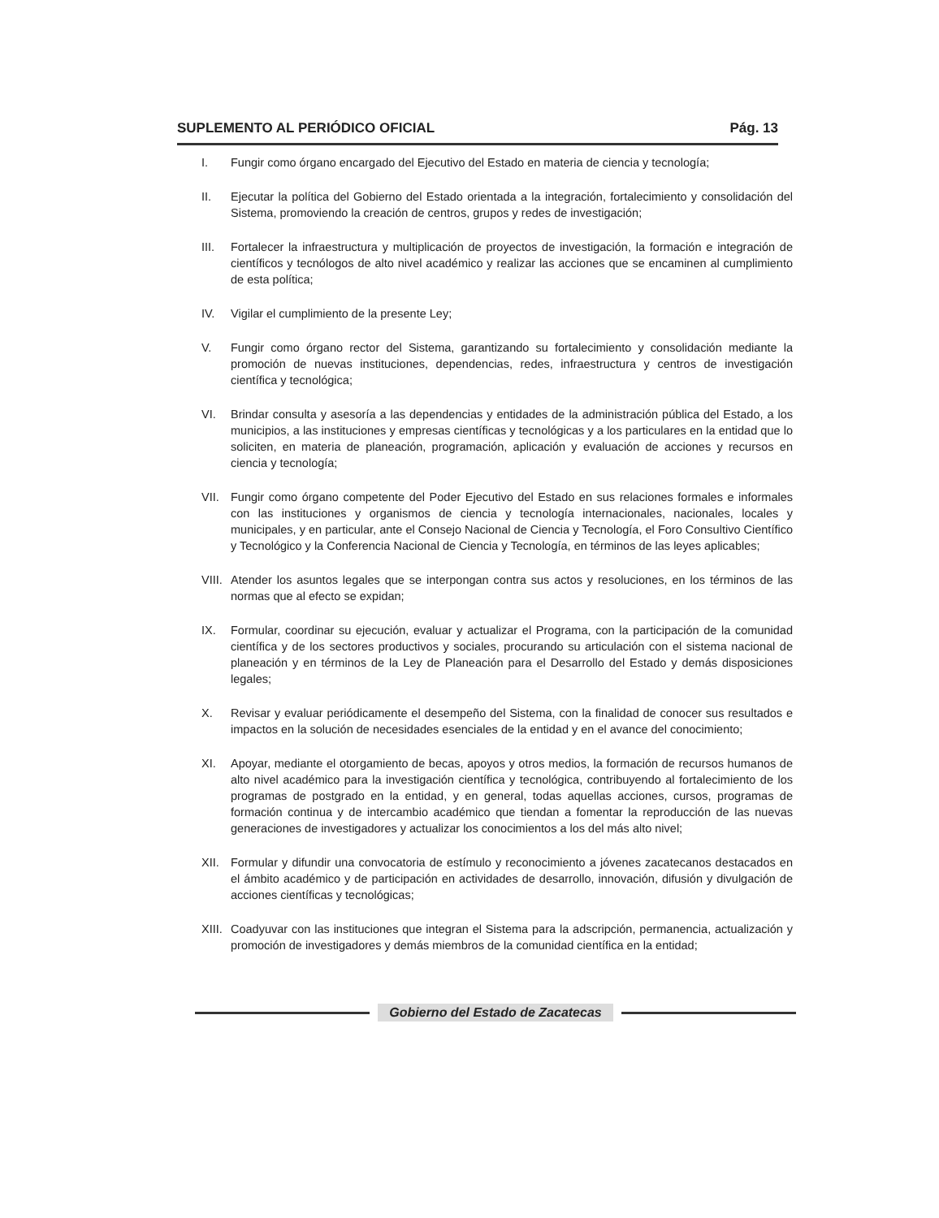SUPLEMENTO AL PERIÓDICO OFICIAL Pág. 13
I. Fungir como órgano encargado del Ejecutivo del Estado en materia de ciencia y tecnología;
II. Ejecutar la política del Gobierno del Estado orientada a la integración, fortalecimiento y consolidación del Sistema, promoviendo la creación de centros, grupos y redes de investigación;
III. Fortalecer la infraestructura y multiplicación de proyectos de investigación, la formación e integración de científicos y tecnólogos de alto nivel académico y realizar las acciones que se encaminen al cumplimiento de esta política;
IV. Vigilar el cumplimiento de la presente Ley;
V. Fungir como órgano rector del Sistema, garantizando su fortalecimiento y consolidación mediante la promoción de nuevas instituciones, dependencias, redes, infraestructura y centros de investigación científica y tecnológica;
VI. Brindar consulta y asesoría a las dependencias y entidades de la administración pública del Estado, a los municipios, a las instituciones y empresas científicas y tecnológicas y a los particulares en la entidad que lo soliciten, en materia de planeación, programación, aplicación y evaluación de acciones y recursos en ciencia y tecnología;
VII. Fungir como órgano competente del Poder Ejecutivo del Estado en sus relaciones formales e informales con las instituciones y organismos de ciencia y tecnología internacionales, nacionales, locales y municipales, y en particular, ante el Consejo Nacional de Ciencia y Tecnología, el Foro Consultivo Científico y Tecnológico y la Conferencia Nacional de Ciencia y Tecnología, en términos de las leyes aplicables;
VIII. Atender los asuntos legales que se interpongan contra sus actos y resoluciones, en los términos de las normas que al efecto se expidan;
IX. Formular, coordinar su ejecución, evaluar y actualizar el Programa, con la participación de la comunidad científica y de los sectores productivos y sociales, procurando su articulación con el sistema nacional de planeación y en términos de la Ley de Planeación para el Desarrollo del Estado y demás disposiciones legales;
X. Revisar y evaluar periódicamente el desempeño del Sistema, con la finalidad de conocer sus resultados e impactos en la solución de necesidades esenciales de la entidad y en el avance del conocimiento;
XI. Apoyar, mediante el otorgamiento de becas, apoyos y otros medios, la formación de recursos humanos de alto nivel académico para la investigación científica y tecnológica, contribuyendo al fortalecimiento de los programas de postgrado en la entidad, y en general, todas aquellas acciones, cursos, programas de formación continua y de intercambio académico que tiendan a fomentar la reproducción de las nuevas generaciones de investigadores y actualizar los conocimientos a los del más alto nivel;
XII. Formular y difundir una convocatoria de estímulo y reconocimiento a jóvenes zacatecanos destacados en el ámbito académico y de participación en actividades de desarrollo, innovación, difusión y divulgación de acciones científicas y tecnológicas;
XIII. Coadyuvar con las instituciones que integran el Sistema para la adscripción, permanencia, actualización y promoción de investigadores y demás miembros de la comunidad científica en la entidad;
Gobierno del Estado de Zacatecas